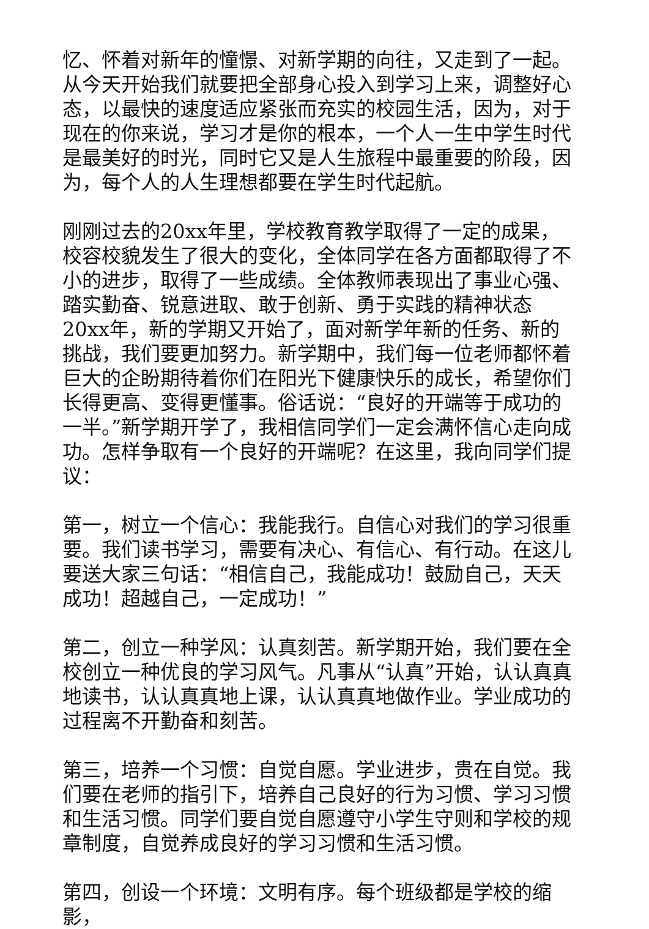忆、怀着对新年的憧憬、对新学期的向往，又走到了一起。从今天开始我们就要把全部身心投入到学习上来，调整好心态，以最快的速度适应紧张而充实的校园生活，因为，对于现在的你来说，学习才是你的根本，一个人一生中学生时代是最美好的时光，同时它又是人生旅程中最重要的阶段，因为，每个人的人生理想都要在学生时代起航。
刚刚过去的20xx年里，学校教育教学取得了一定的成果，校容校貌发生了很大的变化，全体同学在各方面都取得了不小的进步，取得了一些成绩。全体教师表现出了事业心强、踏实勤奋、锐意进取、敢于创新、勇于实践的精神状态20xx年，新的学期又开始了，面对新学年新的任务、新的挑战，我们要更加努力。新学期中，我们每一位老师都怀着巨大的企盼期待着你们在阳光下健康快乐的成长，希望你们长得更高、变得更懂事。俗话说：“良好的开端等于成功的一半。”新学期开学了，我相信同学们一定会满怀信心走向成功。怎样争取有一个良好的开端呢？在这里，我向同学们提议：
第一，树立一个信心：我能我行。自信心对我们的学习很重要。我们读书学习，需要有决心、有信心、有行动。在这儿要送大家三句话：“相信自己，我能成功！鼓励自己，天天成功！超越自己，一定成功！”
第二，创立一种学风：认真刻苦。新学期开始，我们要在全校创立一种优良的学习风气。凡事从“认真”开始，认认真真地读书，认认真真地上课，认认真真地做作业。学业成功的过程离不开勤奋和刻苦。
第三，培养一个习惯：自觉自愿。学业进步，贵在自觉。我们要在老师的指引下，培养自己良好的行为习惯、学习习惯和生活习惯。同学们要自觉自愿遵守小学生守则和学校的规章制度，自觉养成良好的学习习惯和生活习惯。
第四，创设一个环境：文明有序。每个班级都是学校的缩影，